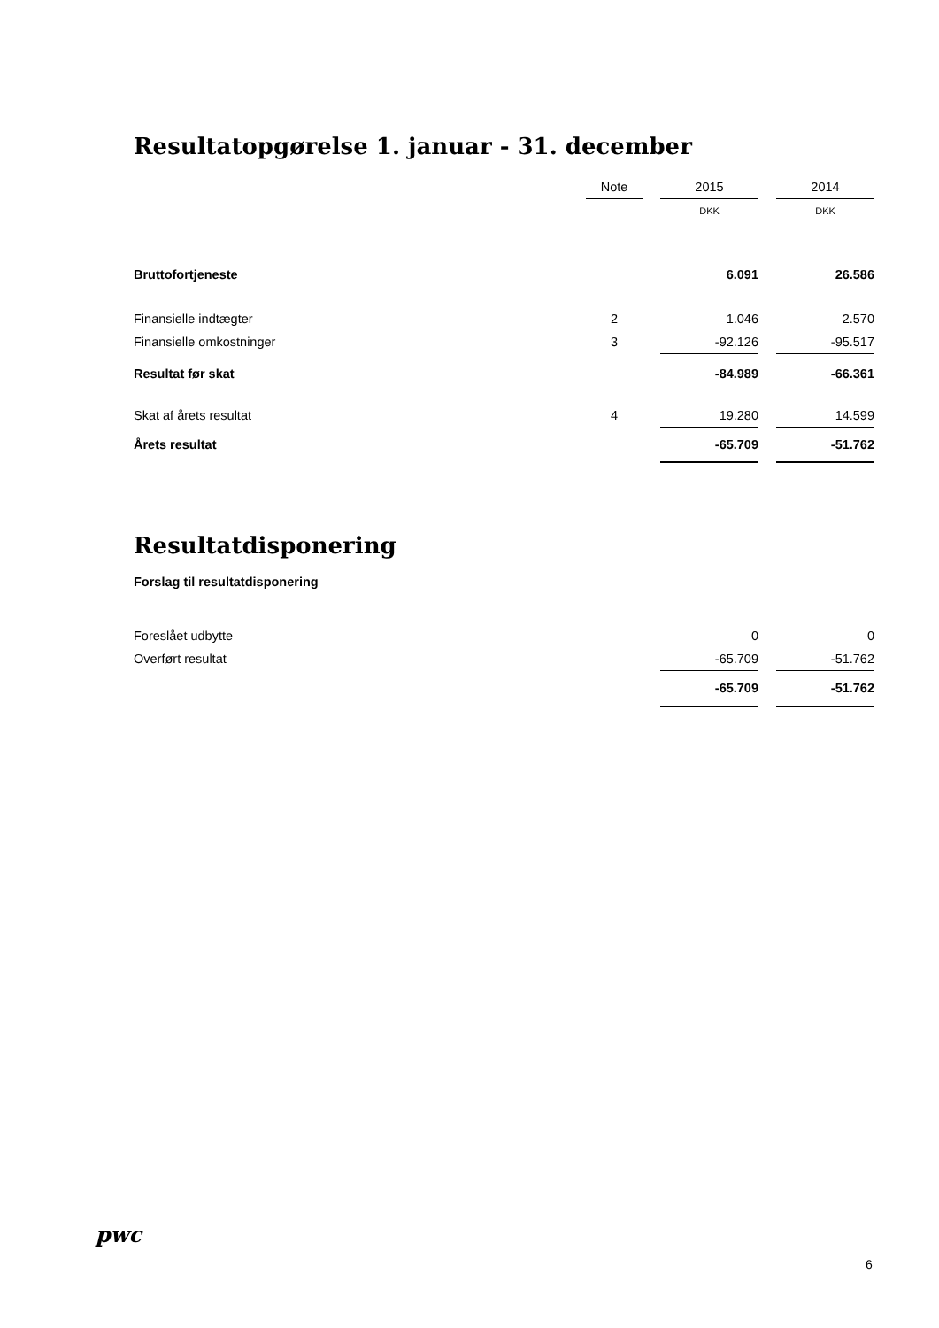Resultatopgørelse 1. januar - 31. december
| | Note | | 2015 | | 2014 |
| --- | --- | --- | --- | --- | --- |
| | | | DKK | | DKK |
| Bruttofortjeneste | | | 6.091 | | 26.586 |
| Finansielle indtægter | 2 | | 1.046 | | 2.570 |
| Finansielle omkostninger | 3 | | -92.126 | | -95.517 |
| Resultat før skat | | | -84.989 | | -66.361 |
| Skat af årets resultat | 4 | | 19.280 | | 14.599 |
| Årets resultat | | | -65.709 | | -51.762 |
Resultatdisponering
Forslag til resultatdisponering
| Foreslået udbytte | | | 0 | | 0 |
| Overført resultat | | | -65.709 | | -51.762 |
| | | | -65.709 | | -51.762 |
pwc
6